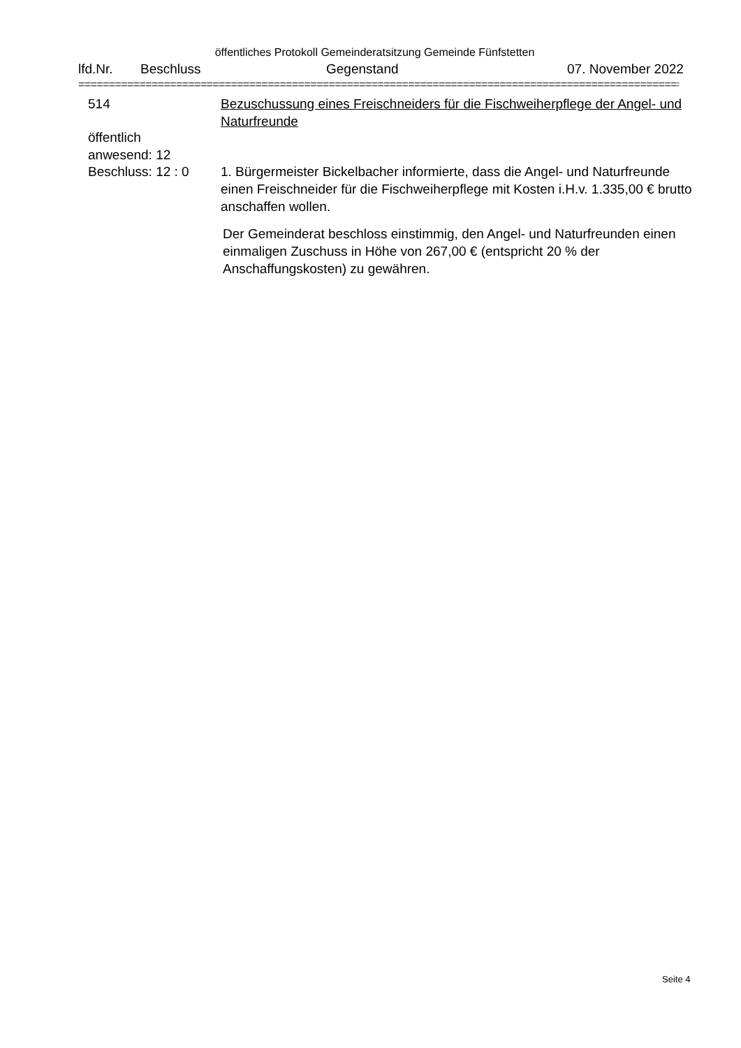öffentliches Protokoll Gemeinderatsitzung Gemeinde Fünfstetten
lfd.Nr. Beschluss Gegenstand 07. November 2022
==========================================================================================================
514 Bezuschussung eines Freischneiders für die Fischweiherpflege der Angel- und Naturfreunde
öffentlich
anwesend: 12
Beschluss: 12 : 0
1. Bürgermeister Bickelbacher informierte, dass die Angel- und Naturfreunde einen Freischneider für die Fischweiherpflege mit Kosten i.H.v. 1.335,00 € brutto anschaffen wollen.
Der Gemeinderat beschloss einstimmig, den Angel- und Naturfreunden einen einmaligen Zuschuss in Höhe von 267,00 € (entspricht 20 % der Anschaffungskosten) zu gewähren.
Seite 4